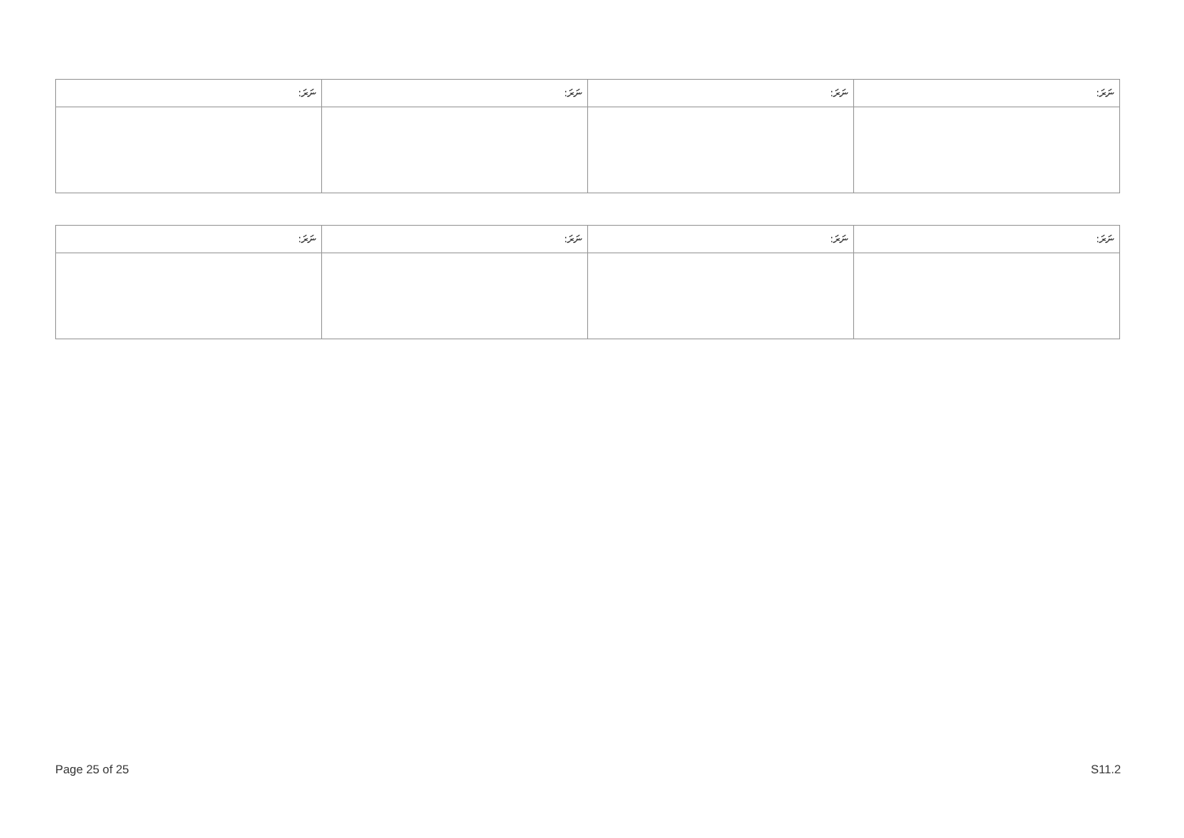| ނަރަ: | ނަރަ: | ނަރަ: | ނަރަ: |
| --- | --- | --- | --- |
| ނަރަ: | ނަރަ: | ނަރަ: | ނަރަ: |
| --- | --- | --- | --- |
Page 25 of 25 S11.2